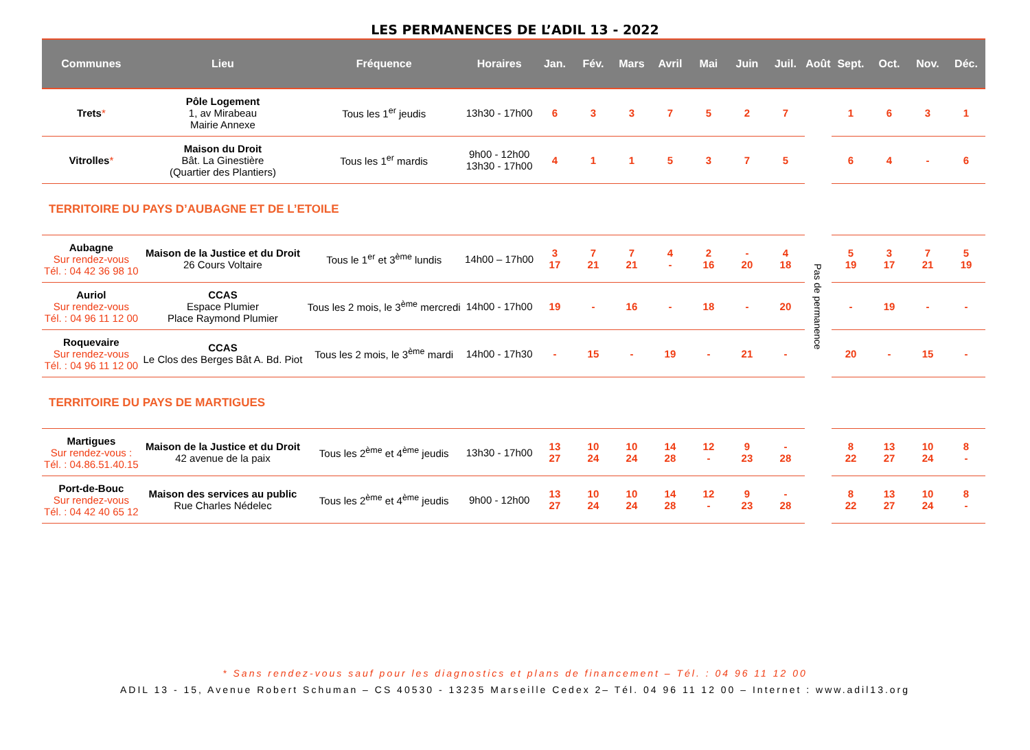LES PERMANENCES DE L’ADIL 13 - 2022
| Communes | Lieu | Fréquence | Horaires | Jan. | Fév. | Mars | Avril | Mai | Juin | Juil. | Août | Sept. | Oct. | Nov. | Déc. |
| --- | --- | --- | --- | --- | --- | --- | --- | --- | --- | --- | --- | --- | --- | --- | --- |
| Trets * | Pôle Logement 1, av Mirabeau Mairie Annexe | Tous les 1<sup>er</sup> jeudis | 13h30 - 17h00 | 6 | 3 | 3 | 7 | 5 | 2 | 7 | Pas de permanence | 1 | 6 | 3 | 1 |
| Vitrolles * | Maison du Droit Bât. La Ginestière (Quartier des Plantiers) | Tous les 1<sup>er</sup> mardis | 9h00 - 12h00 13h30 - 17h00 | 4 | 1 | 1 | 5 | 3 | 7 | 5 | | 6 | 4 | - | 6 |
| TERRITOIRE DU PAYS D’AUBAGNE ET DE L’ETOILE | | | | | | | | | | | | | | | |
| Aubagne Sur rendez-vous Tél. : 04 42 36 98 10 | Maison de la Justice et du Droit 26 Cours Voltaire | Tous le 1<sup>er</sup> et 3<sup>ème</sup> lundis | 14h00 – 17h00 | 3 17 | 7 21 | 7 21 | 4 - | 2 16 | - 20 | 4 18 | | 5 19 | 3 17 | 7 21 | 5 19 |
| Auriol Sur rendez-vous Tél. : 04 96 11 12 00 | CCAS Espace Plumier Place Raymond Plumier | Tous les 2 mois, le 3<sup>ème</sup> mercredi | 14h00 - 17h00 | 19 | - | 16 | - | 18 | - | 20 | | - | 19 | - | - |
| Roquevaire Sur rendez-vous Tél. : 04 96 11 12 00 | CCAS Le Clos des Berges Bât A. Bd. Piot | Tous les 2 mois, le 3<sup>ème</sup> mardi | 14h00 - 17h30 | - | 15 | - | 19 | - | 21 | - | | 20 | - | 15 | - |
| TERRITOIRE DU PAYS DE MARTIGUES | | | | | | | | | | | | | | | |
| Martigues Sur rendez-vous : Tél. : 04.86.51.40.15 | Maison de la Justice et du Droit 42 avenue de la paix | Tous les 2<sup>ème</sup> et 4<sup>ème</sup> jeudis | 13h30 - 17h00 | 13 27 | 10 24 | 10 24 | 14 28 | 12 - | 9 23 | - 28 | | 8 22 | 13 27 | 10 24 | 8 - |
| Port-de-Bouc Sur rendez-vous Tél. : 04 42 40 65 12 | Maison des services au public Rue Charles Nédelec | Tous les 2<sup>ème</sup> et 4<sup>ème</sup> jeudis | 9h00 - 12h00 | 13 27 | 10 24 | 10 24 | 14 28 | 12 - | 9 23 | - 28 | | 8 22 | 13 27 | 10 24 | 8 - |
* Sans rendez-vous sauf pour les diagnostics et plans de financement – Tél. : 04 96 11 12 00
ADIL 13 - 15, Avenue Robert Schuman – CS 40530 - 13235 Marseille Cedex 2– Tél. 04 96 11 12 00 – Internet : www.adil13.org